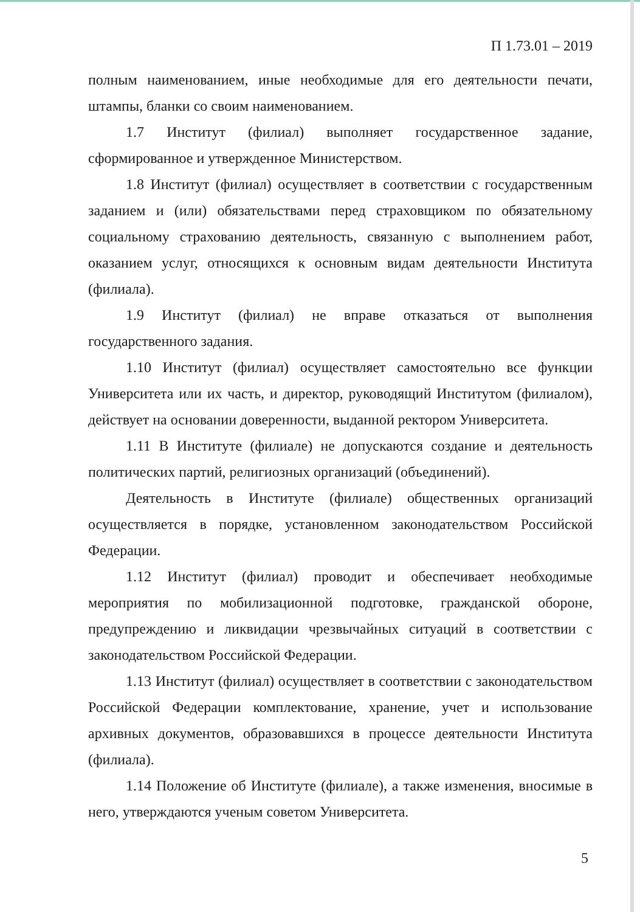П 1.73.01 – 2019
полным наименованием, иные необходимые для его деятельности печати, штампы, бланки со своим наименованием.
1.7 Институт (филиал) выполняет государственное задание, сформированное и утвержденное Министерством.
1.8 Институт (филиал) осуществляет в соответствии с государственным заданием и (или) обязательствами перед страховщиком по обязательному социальному страхованию деятельность, связанную с выполнением работ, оказанием услуг, относящихся к основным видам деятельности Института (филиала).
1.9 Институт (филиал) не вправе отказаться от выполнения государственного задания.
1.10 Институт (филиал) осуществляет самостоятельно все функции Университета или их часть, и директор, руководящий Институтом (филиалом), действует на основании доверенности, выданной ректором Университета.
1.11 В Институте (филиале) не допускаются создание и деятельность политических партий, религиозных организаций (объединений).
Деятельность в Институте (филиале) общественных организаций осуществляется в порядке, установленном законодательством Российской Федерации.
1.12 Институт (филиал) проводит и обеспечивает необходимые мероприятия по мобилизационной подготовке, гражданской обороне, предупреждению и ликвидации чрезвычайных ситуаций в соответствии с законодательством Российской Федерации.
1.13 Институт (филиал) осуществляет в соответствии с законодательством Российской Федерации комплектование, хранение, учет и использование архивных документов, образовавшихся в процессе деятельности Института (филиала).
1.14 Положение об Институте (филиале), а также изменения, вносимые в него, утверждаются ученым советом Университета.
5